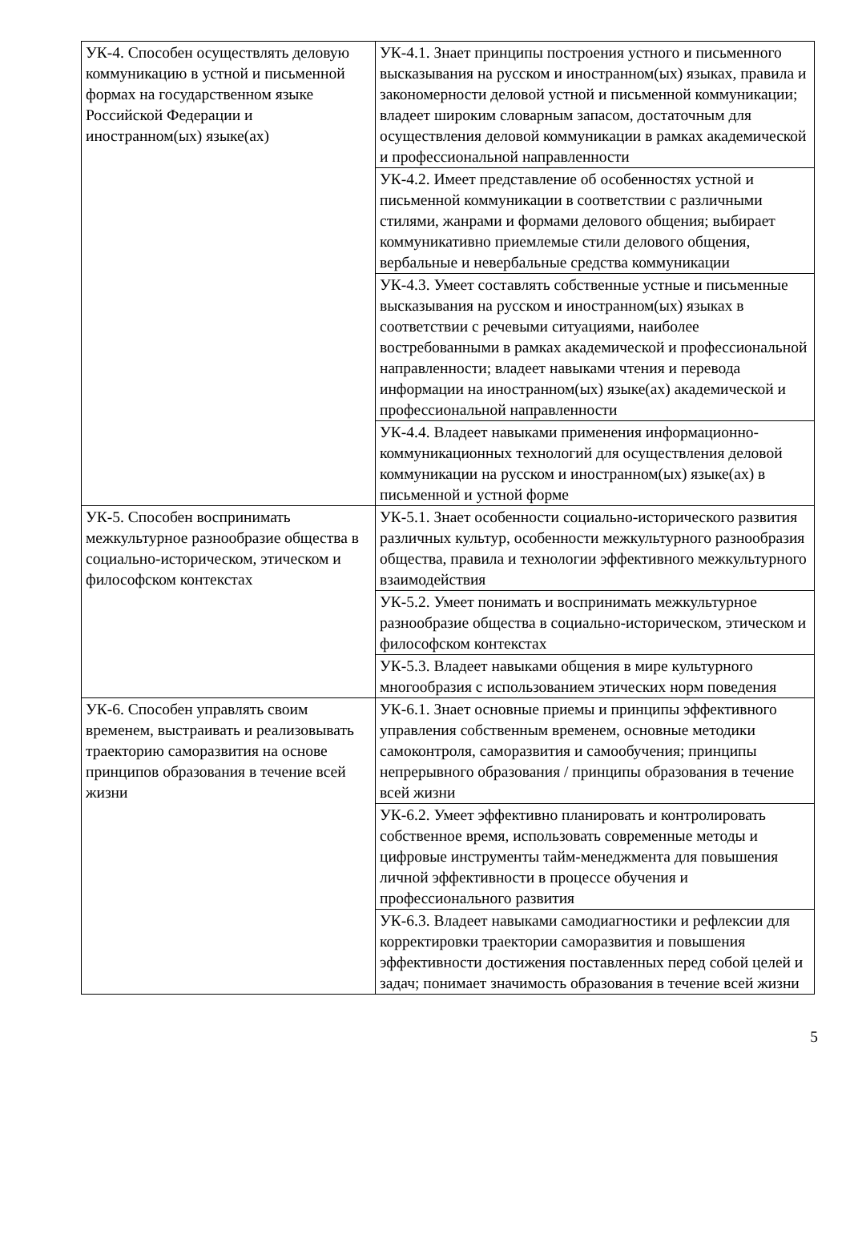| УК-4. Способен осуществлять деловую коммуникацию в устной и письменной формах на государственном языке Российской Федерации и иностранном(ых) языке(ах) | УК-4.1. Знает принципы построения устного и письменного высказывания на русском и иностранном(ых) языках, правила и закономерности деловой устной и письменной коммуникации; владеет широким словарным запасом, достаточным для осуществления деловой коммуникации в рамках академической и профессиональной направленности |
| | УК-4.2. Имеет представление об особенностях устной и письменной коммуникации в соответствии с различными стилями, жанрами и формами делового общения; выбирает коммуникативно приемлемые стили делового общения, вербальные и невербальные средства коммуникации |
| | УК-4.3. Умеет составлять собственные устные и письменные высказывания на русском и иностранном(ых) языках в соответствии с речевыми ситуациями, наиболее востребованными в рамках академической и профессиональной направленности; владеет навыками чтения и перевода информации на иностранном(ых) языке(ах) академической и профессиональной направленности |
| | УК-4.4. Владеет навыками применения информационно-коммуникационных технологий для осуществления деловой коммуникации на русском и иностранном(ых) языке(ах) в письменной и устной форме |
| УК-5. Способен воспринимать межкультурное разнообразие общества в социально-историческом, этическом и философском контекстах | УК-5.1. Знает особенности социально-исторического развития различных культур, особенности межкультурного разнообразия общества, правила и технологии эффективного межкультурного взаимодействия |
| | УК-5.2. Умеет понимать и воспринимать межкультурное разнообразие общества в социально-историческом, этическом и философском контекстах |
| | УК-5.3. Владеет навыками общения в мире культурного многообразия с использованием этических норм поведения |
| УК-6. Способен управлять своим временем, выстраивать и реализовывать траекторию саморазвития на основе принципов образования в течение всей жизни | УК-6.1. Знает основные приемы и принципы эффективного управления собственным временем, основные методики самоконтроля, саморазвития и самообучения; принципы непрерывного образования / принципы образования в течение всей жизни |
| | УК-6.2. Умеет эффективно планировать и контролировать собственное время, использовать современные методы и цифровые инструменты тайм-менеджмента для повышения личной эффективности в процессе обучения и профессионального развития |
| | УК-6.3. Владеет навыками самодиагностики и рефлексии для корректировки траектории саморазвития и повышения эффективности достижения поставленных перед собой целей и задач; понимает значимость образования в течение всей жизни |
5